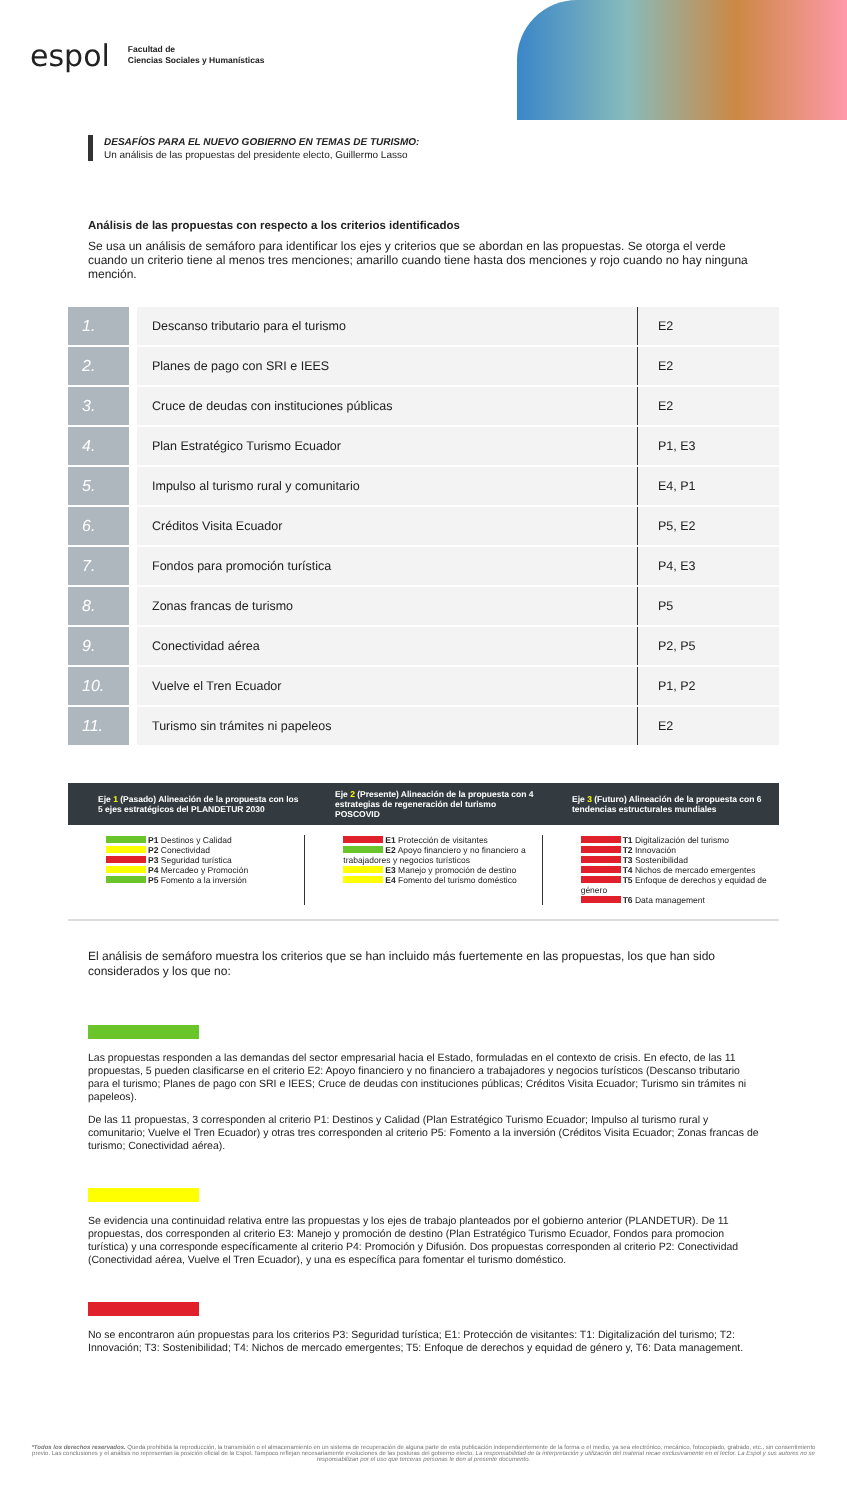espol
Facultad de
Ciencias Sociales y Humanísticas
DESAFÍOS PARA EL NUEVO GOBIERNO EN TEMAS DE TURISMO:
Un análisis de las propuestas del presidente electo, Guillermo Lasso
Análisis de las propuestas con respecto a los criterios identificados
Se usa un análisis de semáforo para identificar los ejes y criterios que se abordan en las propuestas. Se otorga el verde cuando un criterio tiene al menos tres menciones; amarillo cuando tiene hasta dos menciones y rojo cuando no hay ninguna mención.
| 1. | | Descanso tributario para el turismo | E2 |
| 2. | | Planes de pago con SRI e IEES | E2 |
| 3. | | Cruce de deudas con instituciones públicas | E2 |
| 4. | | Plan Estratégico Turismo Ecuador | P1, E3 |
| 5. | | Impulso al turismo rural y comunitario | E4, P1 |
| 6. | | Créditos Visita Ecuador | P5, E2 |
| 7. | | Fondos para promoción turística | P4, E3 |
| 8. | | Zonas francas de turismo | P5 |
| 9. | | Conectividad aérea | P2, P5 |
| 10. | | Vuelve el Tren Ecuador | P1, P2 |
| 11. | | Turismo sin trámites ni papeleos | E2 |
Eje 1 (Pasado) Alineación de la propuesta con los 5 ejes estratégicos del PLANDETUR 2030
Eje 2 (Presente) Alineación de la propuesta con 4 estrategias de regeneración del turismo POSCOVID
Eje 3 (Futuro) Alineación de la propuesta con 6 tendencias estructurales mundiales
P1 Destinos y Calidad
P2 Conectividad
P3 Seguridad turística
P4 Mercadeo y Promoción
P5 Fomento a la inversión
E1 Protección de visitantes
E2 Apoyo financiero y no financiero a trabajadores y negocios turísticos
E3 Manejo y promoción de destino
E4 Fomento del turismo doméstico
T1 Digitalización del turismo
T2 Innovación
T3 Sostenibilidad
T4 Nichos de mercado emergentes
T5 Enfoque de derechos y equidad de género
T6 Data management
El análisis de semáforo muestra los criterios que se han incluido más fuertemente en las propuestas, los que han sido considerados y los que no:
Las propuestas responden a las demandas del sector empresarial hacia el Estado, formuladas en el contexto de crisis. En efecto, de las 11 propuestas, 5 pueden clasificarse en el criterio E2: Apoyo financiero y no financiero a trabajadores y negocios turísticos (Descanso tributario para el turismo; Planes de pago con SRI e IEES; Cruce de deudas con instituciones públicas; Créditos Visita Ecuador; Turismo sin trámites ni papeleos).
De las 11 propuestas, 3 corresponden al criterio P1: Destinos y Calidad (Plan Estratégico Turismo Ecuador; Impulso al turismo rural y comunitario; Vuelve el Tren Ecuador) y otras tres corresponden al criterio P5: Fomento a la inversión (Créditos Visita Ecuador; Zonas francas de turismo; Conectividad aérea).
Se evidencia una continuidad relativa entre las propuestas y los ejes de trabajo planteados por el gobierno anterior (PLANDETUR). De 11 propuestas, dos corresponden al criterio E3: Manejo y promoción de destino (Plan Estratégico Turismo Ecuador, Fondos para promocion turística) y una corresponde específicamente al criterio P4: Promoción y Difusión. Dos propuestas corresponden al criterio P2: Conectividad (Conectividad aérea, Vuelve el Tren Ecuador), y una es específica para fomentar el turismo doméstico.
No se encontraron aún propuestas para los criterios P3: Seguridad turística; E1: Protección de visitantes: T1: Digitalización del turismo; T2: Innovación; T3: Sostenibilidad; T4: Nichos de mercado emergentes; T5: Enfoque de derechos y equidad de género y, T6: Data management.
*Todos los derechos reservados. Queda prohibida la reproducción, la transmisión o el almacenamiento en un sistema de recuperación de alguna parte de esta publicación independientemente de la forma o el medio, ya sea electrónico, mecánico, fotocopiado, grabado, etc., sin consentimiento previo. Las conclusiones y el análisis no representan la posición oficial de la Espol. Tampoco reflejan necesariamente evoluciones de las posturas del gobierno electo. La responsabilidad de la interpretación y utilización del material recae exclusivamente en el lector. La Espol y sus autores no se responsabilizan por el uso que terceras personas le den al presente documento.